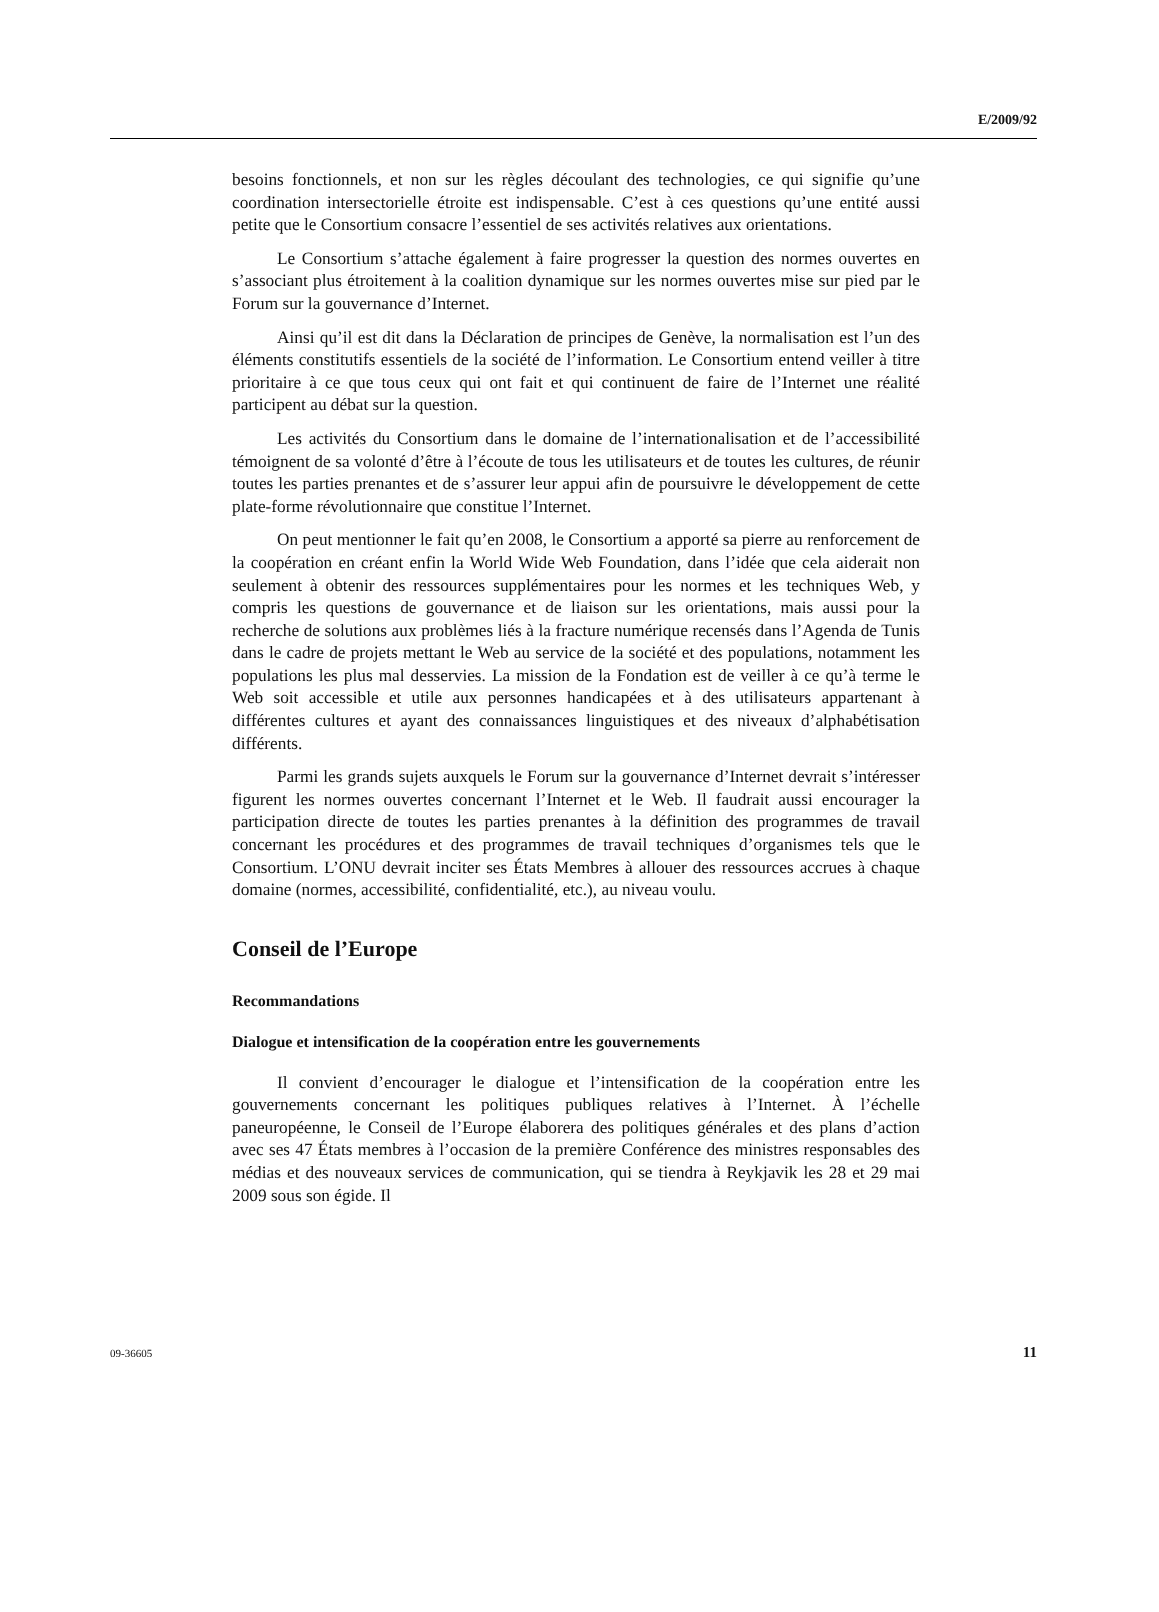E/2009/92
besoins fonctionnels, et non sur les règles découlant des technologies, ce qui signifie qu’une coordination intersectorielle étroite est indispensable. C’est à ces questions qu’une entité aussi petite que le Consortium consacre l’essentiel de ses activités relatives aux orientations.
Le Consortium s’attache également à faire progresser la question des normes ouvertes en s’associant plus étroitement à la coalition dynamique sur les normes ouvertes mise sur pied par le Forum sur la gouvernance d’Internet.
Ainsi qu’il est dit dans la Déclaration de principes de Genève, la normalisation est l’un des éléments constitutifs essentiels de la société de l’information. Le Consortium entend veiller à titre prioritaire à ce que tous ceux qui ont fait et qui continuent de faire de l’Internet une réalité participent au débat sur la question.
Les activités du Consortium dans le domaine de l’internationalisation et de l’accessibilité témoignent de sa volonté d’être à l’écoute de tous les utilisateurs et de toutes les cultures, de réunir toutes les parties prenantes et de s’assurer leur appui afin de poursuivre le développement de cette plate-forme révolutionnaire que constitue l’Internet.
On peut mentionner le fait qu’en 2008, le Consortium a apporté sa pierre au renforcement de la coopération en créant enfin la World Wide Web Foundation, dans l’idée que cela aiderait non seulement à obtenir des ressources supplémentaires pour les normes et les techniques Web, y compris les questions de gouvernance et de liaison sur les orientations, mais aussi pour la recherche de solutions aux problèmes liés à la fracture numérique recensés dans l’Agenda de Tunis dans le cadre de projets mettant le Web au service de la société et des populations, notamment les populations les plus mal desservies. La mission de la Fondation est de veiller à ce qu’à terme le Web soit accessible et utile aux personnes handicapées et à des utilisateurs appartenant à différentes cultures et ayant des connaissances linguistiques et des niveaux d’alphabétisation différents.
Parmi les grands sujets auxquels le Forum sur la gouvernance d’Internet devrait s’intéresser figurent les normes ouvertes concernant l’Internet et le Web. Il faudrait aussi encourager la participation directe de toutes les parties prenantes à la définition des programmes de travail concernant les procédures et des programmes de travail techniques d’organismes tels que le Consortium. L’ONU devrait inciter ses États Membres à allouer des ressources accrues à chaque domaine (normes, accessibilité, confidentialité, etc.), au niveau voulu.
Conseil de l’Europe
Recommandations
Dialogue et intensification de la coopération entre les gouvernements
Il convient d’encourager le dialogue et l’intensification de la coopération entre les gouvernements concernant les politiques publiques relatives à l’Internet. À l’échelle paneuropéenne, le Conseil de l’Europe élaborera des politiques générales et des plans d’action avec ses 47 États membres à l’occasion de la première Conférence des ministres responsables des médias et des nouveaux services de communication, qui se tiendra à Reykjavik les 28 et 29 mai 2009 sous son égide. Il
09-36605 11